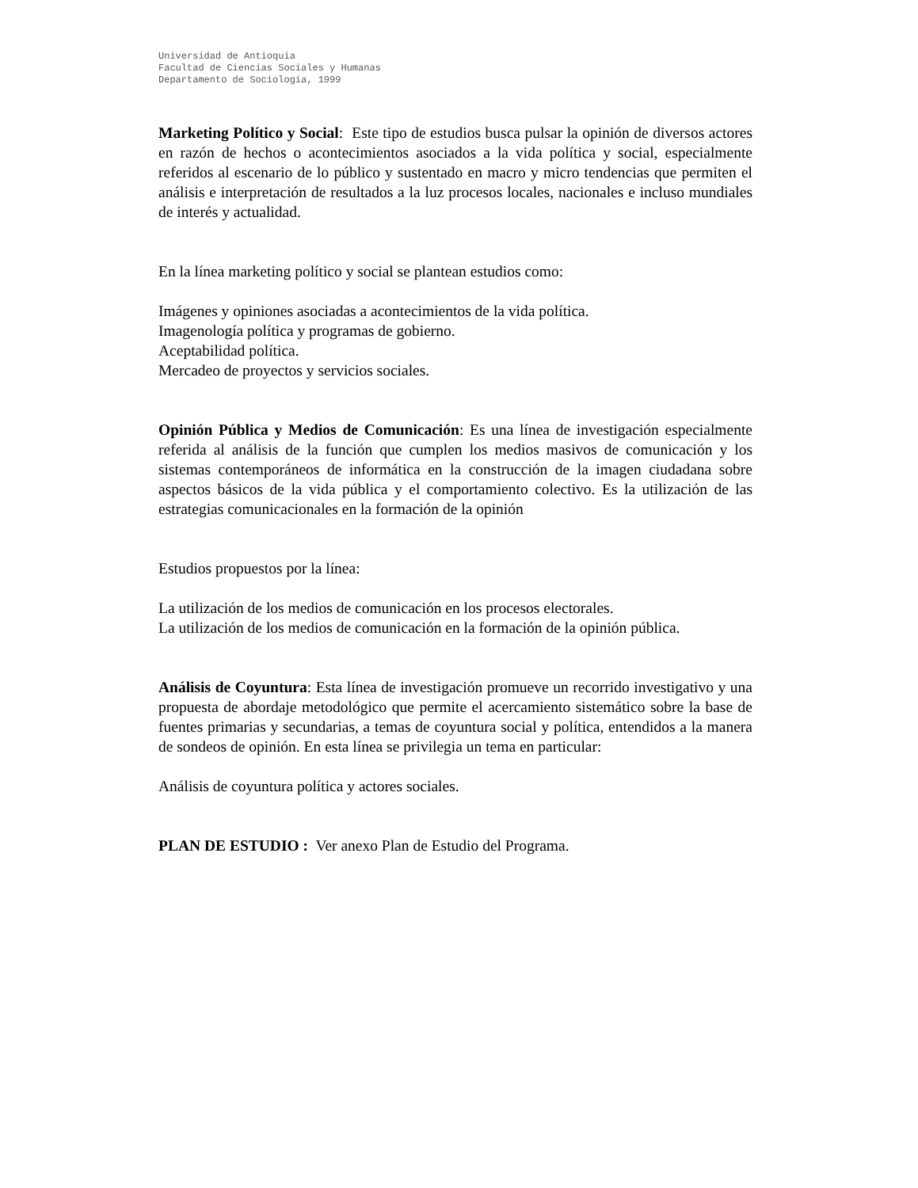Universidad de Antioquia
Facultad de Ciencias Sociales y Humanas
Departamento de Sociología, 1999
Marketing Político y Social: Este tipo de estudios busca pulsar la opinión de diversos actores en razón de hechos o acontecimientos asociados a la vida política y social, especialmente referidos al escenario de lo público y sustentado en macro y micro tendencias que permiten el análisis e interpretación de resultados a la luz procesos locales, nacionales e incluso mundiales de interés y actualidad.
En la línea marketing político y social se plantean estudios como:
Imágenes y opiniones asociadas a acontecimientos de la vida política.
Imagenología política y programas de gobierno.
Aceptabilidad política.
Mercadeo de proyectos y servicios sociales.
Opinión Pública y Medios de Comunicación: Es una línea de investigación especialmente referida al análisis de la función que cumplen los medios masivos de comunicación y los sistemas contemporáneos de informática en la construcción de la imagen ciudadana sobre aspectos básicos de la vida pública y el comportamiento colectivo. Es la utilización de las estrategias comunicacionales en la formación de la opinión
Estudios propuestos por la línea:
La utilización de los medios de comunicación en los procesos electorales.
La utilización de los medios de comunicación en la formación de la opinión pública.
Análisis de Coyuntura: Esta línea de investigación promueve un recorrido investigativo y una propuesta de abordaje metodológico que permite el acercamiento sistemático sobre la base de fuentes primarias y secundarias, a temas de coyuntura social y política, entendidos a la manera de sondeos de opinión. En esta línea se privilegia un tema en particular:
Análisis de coyuntura política y actores sociales.
PLAN DE ESTUDIO : Ver anexo Plan de Estudio del Programa.